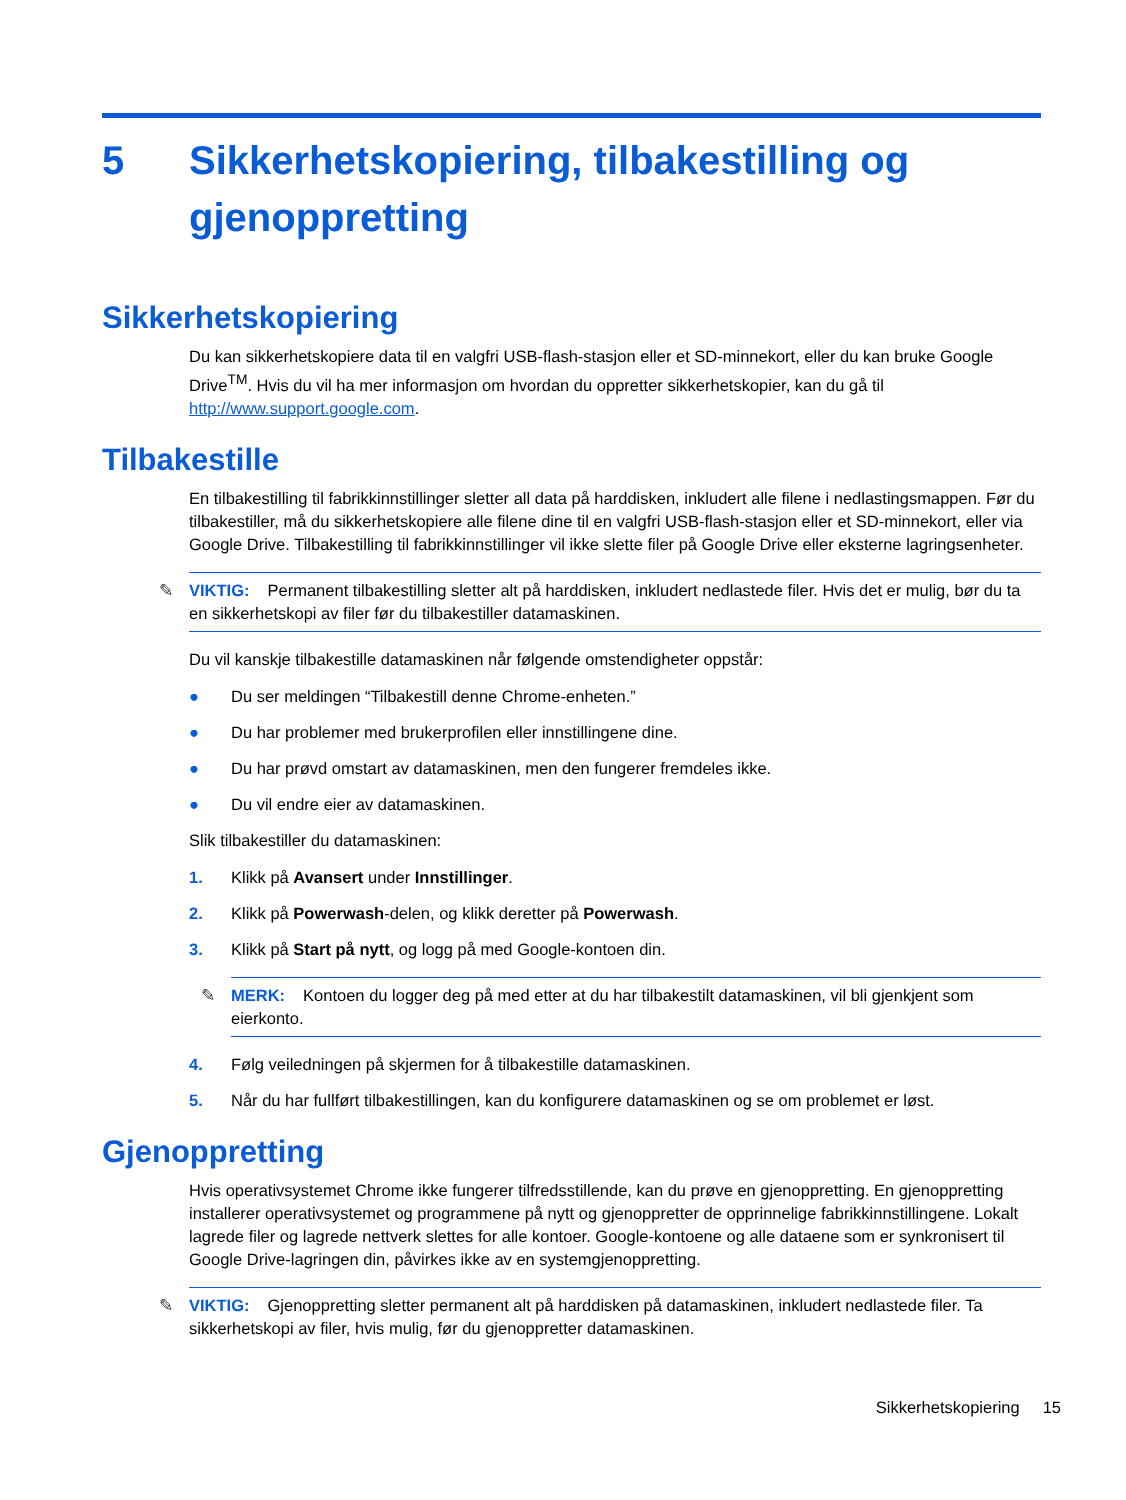5 Sikkerhetskopiering, tilbakestilling og gjenoppretting
Sikkerhetskopiering
Du kan sikkerhetskopiere data til en valgfri USB-flash-stasjon eller et SD-minnekort, eller du kan bruke Google Drive<sup>TM</sup>. Hvis du vil ha mer informasjon om hvordan du oppretter sikkerhetskopier, kan du gå til http://www.support.google.com.
Tilbakestille
En tilbakestilling til fabrikkinnstillinger sletter all data på harddisken, inkludert alle filene i nedlastingsmappen. Før du tilbakestiller, må du sikkerhetskopiere alle filene dine til en valgfri USB-flash-stasjon eller et SD-minnekort, eller via Google Drive. Tilbakestilling til fabrikkinnstillinger vil ikke slette filer på Google Drive eller eksterne lagringsenheter.
✎ VIKTIG: Permanent tilbakestilling sletter alt på harddisken, inkludert nedlastede filer. Hvis det er mulig, bør du ta en sikkerhetskopi av filer før du tilbakestiller datamaskinen.
Du vil kanskje tilbakestille datamaskinen når følgende omstendigheter oppstår:
● Du ser meldingen “Tilbakestill denne Chrome-enheten.”
● Du har problemer med brukerprofilen eller innstillingene dine.
● Du har prøvd omstart av datamaskinen, men den fungerer fremdeles ikke.
● Du vil endre eier av datamaskinen.
Slik tilbakestiller du datamaskinen:
1. Klikk på Avansert under Innstillinger.
2. Klikk på Powerwash-delen, og klikk deretter på Powerwash.
3. Klikk på Start på nytt, og logg på med Google-kontoen din.
✎ MERK: Kontoen du logger deg på med etter at du har tilbakestilt datamaskinen, vil bli gjenkjent som eierkonto.
4. Følg veiledningen på skjermen for å tilbakestille datamaskinen.
5. Når du har fullført tilbakestillingen, kan du konfigurere datamaskinen og se om problemet er løst.
Gjenoppretting
Hvis operativsystemet Chrome ikke fungerer tilfredsstillende, kan du prøve en gjenoppretting. En gjenoppretting installerer operativsystemet og programmene på nytt og gjenoppretter de opprinnelige fabrikkinnstillingene. Lokalt lagrede filer og lagrede nettverk slettes for alle kontoer. Google-kontoene og alle dataene som er synkronisert til Google Drive-lagringen din, påvirkes ikke av en systemgjenoppretting.
✎ VIKTIG: Gjenoppretting sletter permanent alt på harddisken på datamaskinen, inkludert nedlastede filer. Ta sikkerhetskopi av filer, hvis mulig, før du gjenoppretter datamaskinen.
Sikkerhetskopiering 15